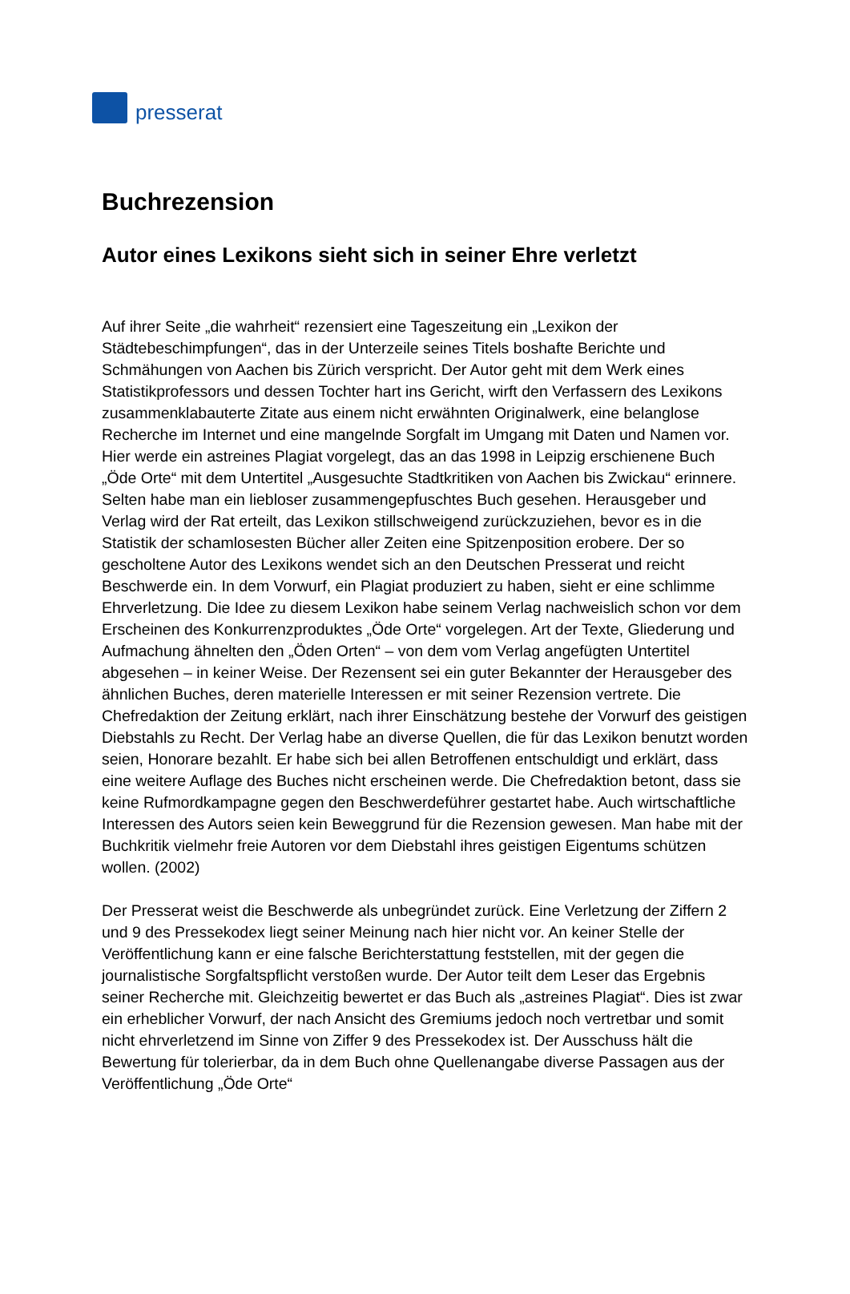presserat
Buchrezension
Autor eines Lexikons sieht sich in seiner Ehre verletzt
Auf ihrer Seite „die wahrheit“ rezensiert eine Tageszeitung ein „Lexikon der Städtebeschimpfungen“, das in der Unterzeile seines Titels boshafte Berichte und Schmähungen von Aachen bis Zürich verspricht. Der Autor geht mit dem Werk eines Statistikprofessors und dessen Tochter hart ins Gericht, wirft den Verfassern des Lexikons zusammenklabauterte Zitate aus einem nicht erwähnten Originalwerk, eine belanglose Recherche im Internet und eine mangelnde Sorgfalt im Umgang mit Daten und Namen vor. Hier werde ein astreines Plagiat vorgelegt, das an das 1998 in Leipzig erschienene Buch „Öde Orte“ mit dem Untertitel „Ausgesuchte Stadtkritiken von Aachen bis Zwickau“ erinnere. Selten habe man ein liebloser zusammengepfuschtes Buch gesehen. Herausgeber und Verlag wird der Rat erteilt, das Lexikon stillschweigend zurückzuziehen, bevor es in die Statistik der schamlosesten Bücher aller Zeiten eine Spitzenposition erobere. Der so gescholtene Autor des Lexikons wendet sich an den Deutschen Presserat und reicht Beschwerde ein. In dem Vorwurf, ein Plagiat produziert zu haben, sieht er eine schlimme Ehrverletzung. Die Idee zu diesem Lexikon habe seinem Verlag nachweislich schon vor dem Erscheinen des Konkurrenzproduktes „Öde Orte“ vorgelegen. Art der Texte, Gliederung und Aufmachung ähnelten den „Öden Orten“ – von dem vom Verlag angefügten Untertitel abgesehen – in keiner Weise. Der Rezensent sei ein guter Bekannter der Herausgeber des ähnlichen Buches, deren materielle Interessen er mit seiner Rezension vertrete. Die Chefredaktion der Zeitung erklärt, nach ihrer Einschätzung bestehe der Vorwurf des geistigen Diebstahls zu Recht. Der Verlag habe an diverse Quellen, die für das Lexikon benutzt worden seien, Honorare bezahlt. Er habe sich bei allen Betroffenen entschuldigt und erklärt, dass eine weitere Auflage des Buches nicht erscheinen werde. Die Chefredaktion betont, dass sie keine Rufmordkampagne gegen den Beschwerdeführer gestartet habe. Auch wirtschaftliche Interessen des Autors seien kein Beweggrund für die Rezension gewesen. Man habe mit der Buchkritik vielmehr freie Autoren vor dem Diebstahl ihres geistigen Eigentums schützen wollen. (2002)
Der Presserat weist die Beschwerde als unbegründet zurück. Eine Verletzung der Ziffern 2 und 9 des Pressekodex liegt seiner Meinung nach hier nicht vor. An keiner Stelle der Veröffentlichung kann er eine falsche Berichterstattung feststellen, mit der gegen die journalistische Sorgfaltspflicht verstoßen wurde. Der Autor teilt dem Leser das Ergebnis seiner Recherche mit. Gleichzeitig bewertet er das Buch als „astreines Plagiat“. Dies ist zwar ein erheblicher Vorwurf, der nach Ansicht des Gremiums jedoch noch vertretbar und somit nicht ehrverletzend im Sinne von Ziffer 9 des Pressekodex ist. Der Ausschuss hält die Bewertung für tolerierbar, da in dem Buch ohne Quellenangabe diverse Passagen aus der Veröffentlichung „Öde Orte“